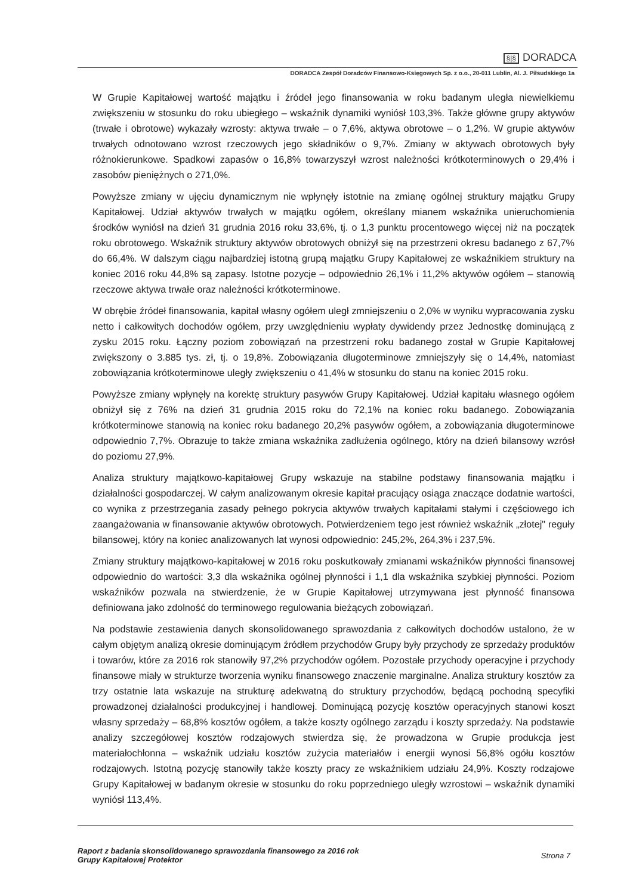§|§ DORADCA
DORADCA Zespół Doradców Finansowo-Księgowych Sp. z o.o., 20-011 Lublin, Al. J. Piłsudskiego 1a
W Grupie Kapitałowej wartość majątku i źródeł jego finansowania w roku badanym uległa niewielkiemu zwiększeniu w stosunku do roku ubiegłego – wskaźnik dynamiki wyniósł 103,3%. Także główne grupy aktywów (trwałe i obrotowe) wykazały wzrosty: aktywa trwałe – o 7,6%, aktywa obrotowe – o 1,2%. W grupie aktywów trwałych odnotowano wzrost rzeczowych jego składników o 9,7%. Zmiany w aktywach obrotowych były różnokierunkowe. Spadkowi zapasów o 16,8% towarzyszył wzrost należności krótkoterminowych o 29,4% i zasobów pieniężnych o 271,0%.
Powyższe zmiany w ujęciu dynamicznym nie wpłynęły istotnie na zmianę ogólnej struktury majątku Grupy Kapitałowej. Udział aktywów trwałych w majątku ogółem, określany mianem wskaźnika unieruchomienia środków wyniósł na dzień 31 grudnia 2016 roku 33,6%, tj. o 1,3 punktu procentowego więcej niż na początek roku obrotowego. Wskaźnik struktury aktywów obrotowych obniżył się na przestrzeni okresu badanego z 67,7% do 66,4%. W dalszym ciągu najbardziej istotną grupą majątku Grupy Kapitałowej ze wskaźnikiem struktury na koniec 2016 roku 44,8% są zapasy. Istotne pozycje – odpowiednio 26,1% i 11,2% aktywów ogółem – stanowią rzeczowe aktywa trwałe oraz należności krótkoterminowe.
W obrębie źródeł finansowania, kapitał własny ogółem uległ zmniejszeniu o 2,0% w wyniku wypracowania zysku netto i całkowitych dochodów ogółem, przy uwzględnieniu wypłaty dywidendy przez Jednostkę dominującą z zysku 2015 roku. Łączny poziom zobowiązań na przestrzeni roku badanego został w Grupie Kapitałowej zwiększony o 3.885 tys. zł, tj. o 19,8%. Zobowiązania długoterminowe zmniejszyły się o 14,4%, natomiast zobowiązania krótkoterminowe uległy zwiększeniu o 41,4% w stosunku do stanu na koniec 2015 roku.
Powyższe zmiany wpłynęły na korektę struktury pasywów Grupy Kapitałowej. Udział kapitału własnego ogółem obniżył się z 76% na dzień 31 grudnia 2015 roku do 72,1% na koniec roku badanego. Zobowiązania krótkoterminowe stanowią na koniec roku badanego 20,2% pasywów ogółem, a zobowiązania długoterminowe odpowiednio 7,7%. Obrazuje to także zmiana wskaźnika zadłużenia ogólnego, który na dzień bilansowy wzrósł do poziomu 27,9%.
Analiza struktury majątkowo-kapitałowej Grupy wskazuje na stabilne podstawy finansowania majątku i działalności gospodarczej. W całym analizowanym okresie kapitał pracujący osiąga znaczące dodatnie wartości, co wynika z przestrzegania zasady pełnego pokrycia aktywów trwałych kapitałami stałymi i częściowego ich zaangażowania w finansowanie aktywów obrotowych. Potwierdzeniem tego jest również wskaźnik „złotej" reguły bilansowej, który na koniec analizowanych lat wynosi odpowiednio: 245,2%, 264,3% i 237,5%.
Zmiany struktury majątkowo-kapitałowej w 2016 roku poskutkowały zmianami wskaźników płynności finansowej odpowiednio do wartości: 3,3 dla wskaźnika ogólnej płynności i 1,1 dla wskaźnika szybkiej płynności. Poziom wskaźników pozwala na stwierdzenie, że w Grupie Kapitałowej utrzymywana jest płynność finansowa definiowana jako zdolność do terminowego regulowania bieżących zobowiązań.
Na podstawie zestawienia danych skonsolidowanego sprawozdania z całkowitych dochodów ustalono, że w całym objętym analizą okresie dominującym źródłem przychodów Grupy były przychody ze sprzedaży produktów i towarów, które za 2016 rok stanowiły 97,2% przychodów ogółem. Pozostałe przychody operacyjne i przychody finansowe miały w strukturze tworzenia wyniku finansowego znaczenie marginalne. Analiza struktury kosztów za trzy ostatnie lata wskazuje na strukturę adekwatną do struktury przychodów, będącą pochodną specyfiki prowadzonej działalności produkcyjnej i handlowej. Dominującą pozycję kosztów operacyjnych stanowi koszt własny sprzedaży – 68,8% kosztów ogółem, a także koszty ogólnego zarządu i koszty sprzedaży. Na podstawie analizy szczegółowej kosztów rodzajowych stwierdza się, że prowadzona w Grupie produkcja jest materiałochłonna – wskaźnik udziału kosztów zużycia materiałów i energii wynosi 56,8% ogółu kosztów rodzajowych. Istotną pozycję stanowiły także koszty pracy ze wskaźnikiem udziału 24,9%. Koszty rodzajowe Grupy Kapitałowej w badanym okresie w stosunku do roku poprzedniego uległy wzrostowi – wskaźnik dynamiki wyniósł 113,4%.
Raport z badania skonsolidowanego sprawozdania finansowego za 2016 rok
Grupy Kapitałowej Protektor
Strona 7